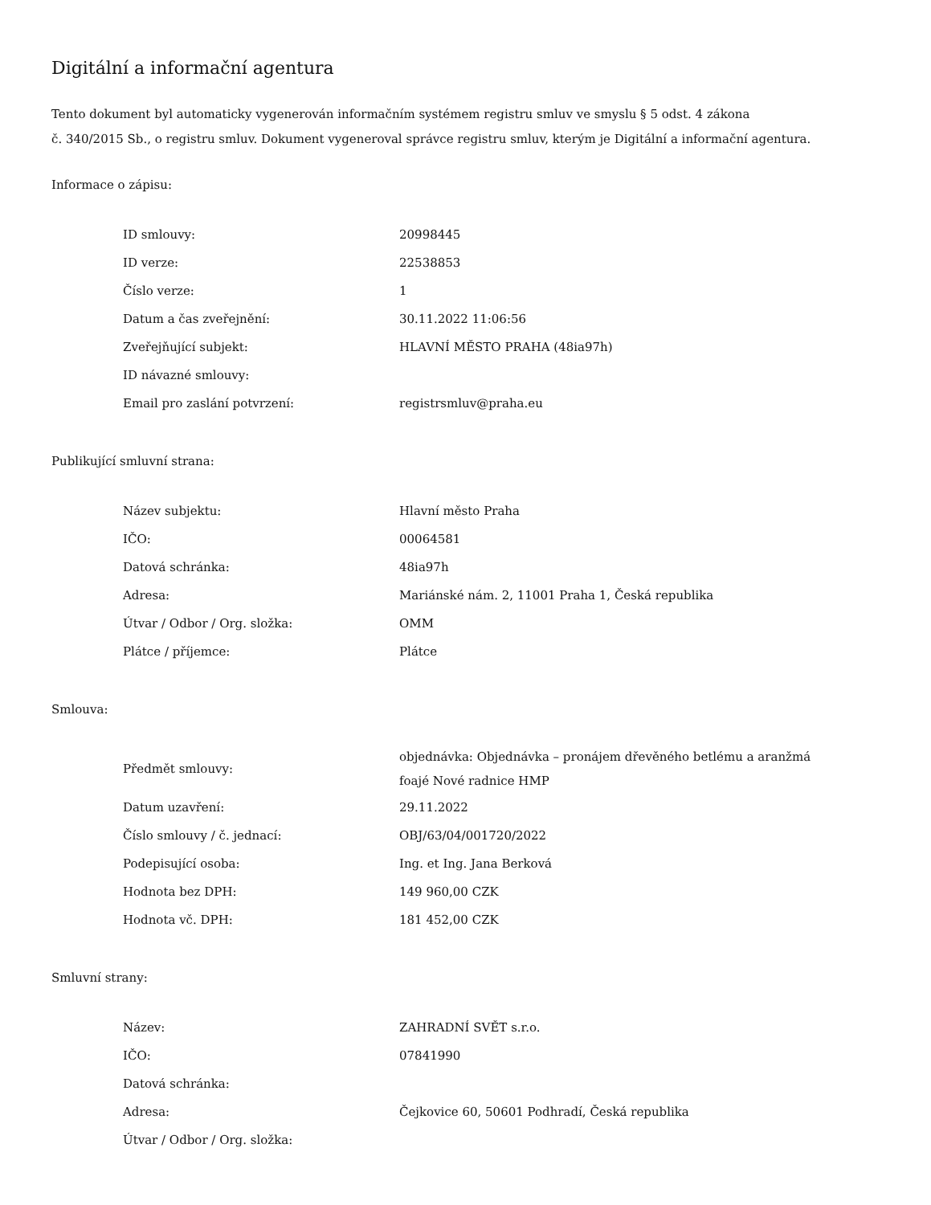Digitální a informační agentura
Tento dokument byl automaticky vygenerován informačním systémem registru smluv ve smyslu § 5 odst. 4 zákona
č. 340/2015 Sb., o registru smluv. Dokument vygeneroval správce registru smluv, kterým je Digitální a informační agentura.
Informace o zápisu:
| ID smlouvy: | 20998445 |
| ID verze: | 22538853 |
| Číslo verze: | 1 |
| Datum a čas zveřejnění: | 30.11.2022 11:06:56 |
| Zveřejňující subjekt: | HLAVNÍ MĚSTO PRAHA (48ia97h) |
| ID návazné smlouvy: | |
| Email pro zaslání potvrzení: | registrsmluv@praha.eu |
Publikující smluvní strana:
| Název subjektu: | Hlavní město Praha |
| IČO: | 00064581 |
| Datová schránka: | 48ia97h |
| Adresa: | Mariánské nám. 2, 11001 Praha 1, Česká republika |
| Útvar / Odbor / Org. složka: | OMM |
| Plátce / příjemce: | Plátce |
Smlouva:
| Předmět smlouvy: | objednávka: Objednávka – pronájem dřevěného betlému a aranžmá foajé Nové radnice HMP |
| Datum uzavření: | 29.11.2022 |
| Číslo smlouvy / č. jednací: | OBJ/63/04/001720/2022 |
| Podepisující osoba: | Ing. et Ing. Jana Berková |
| Hodnota bez DPH: | 149 960,00 CZK |
| Hodnota vč. DPH: | 181 452,00 CZK |
Smluvní strany:
| Název: | ZAHRADNÍ SVĚT s.r.o. |
| IČO: | 07841990 |
| Datová schránka: | |
| Adresa: | Čejkovice 60, 50601 Podhradí, Česká republika |
| Útvar / Odbor / Org. složka: | |